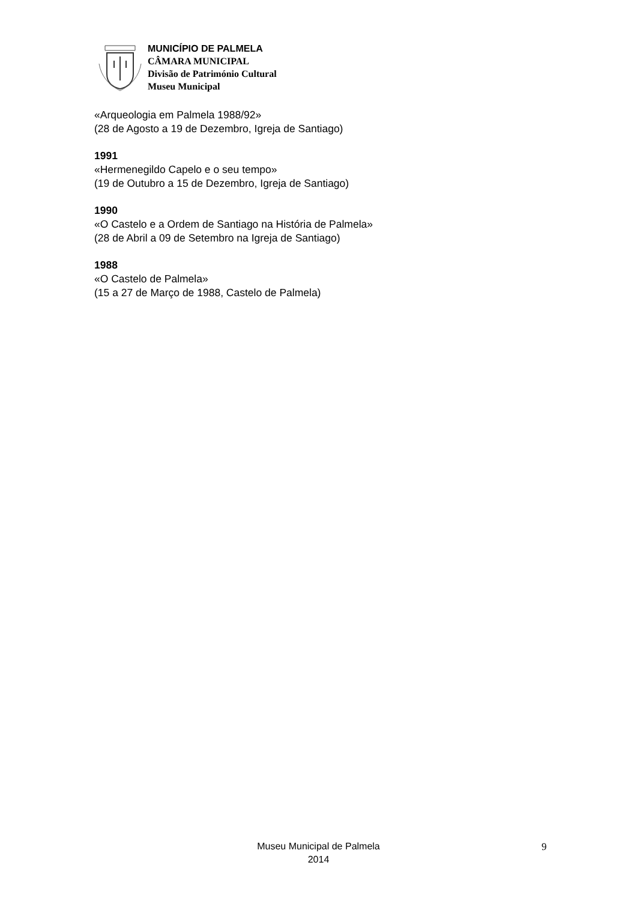MUNICÍPIO DE PALMELA
CÂMARA MUNICIPAL
Divisão de Património Cultural
Museu Municipal
«Arqueologia em Palmela 1988/92»
(28 de Agosto a 19 de Dezembro, Igreja de Santiago)
1991
«Hermenegildo Capelo e o seu tempo»
(19 de Outubro a 15 de Dezembro, Igreja de Santiago)
1990
«O Castelo e a Ordem de Santiago na História de Palmela»
(28 de Abril a 09 de Setembro na Igreja de Santiago)
1988
«O Castelo de Palmela»
(15 a 27 de Março de 1988, Castelo de Palmela)
Museu Municipal de Palmela
2014
9